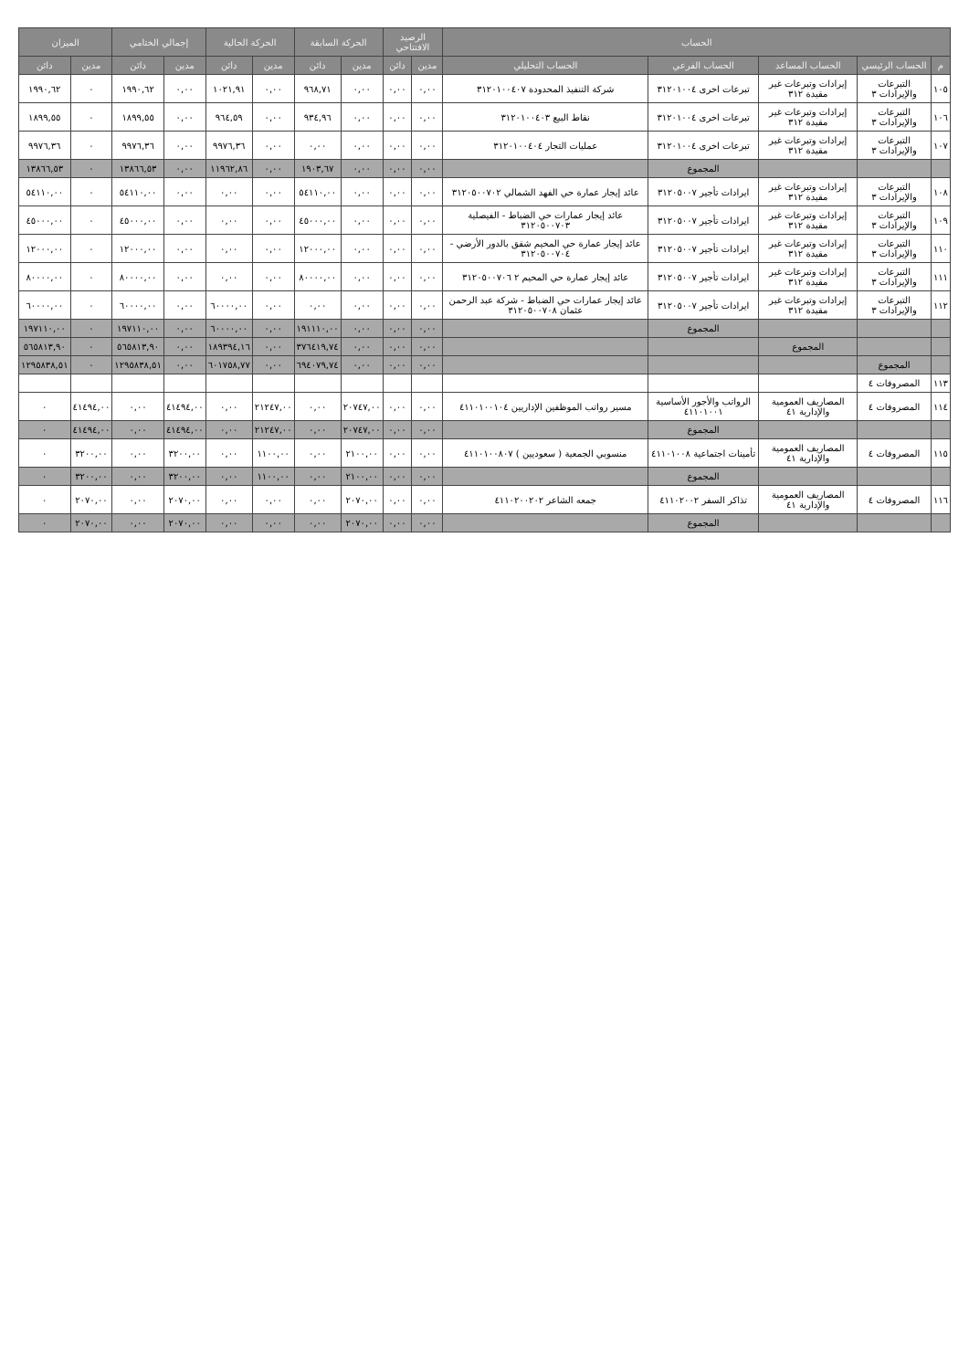| الحساب | | | | | الرصيد الافتتاحي | | الحركة السابقة | | الحركة الحالية | | إجمالي الختامي | | الميزان | |
| --- | --- | --- | --- | --- | --- | --- | --- | --- | --- | --- | --- | --- | --- | --- |
| م | الحساب الرئيسي | الحساب المساعد | الحساب الفرعي | الحساب التحليلي | مدين | دائن | مدين | دائن | مدين | دائن | مدين | دائن | مدين | دائن |
| ١٠٥ | التبرعات والإيرادات ٣ | إيرادات وتبرعات غير مقيدة ٣١٢ | تبرعات اخرى ٣١٢٠١٠٠٤ | شركة التنفيذ المحدودة ٣١٢٠١٠٠٤٠٧ | ٠,٠٠ | ٠,٠٠ | ٠,٠٠ | ٩٦٨,٧١ | ٠,٠٠ | ١٠٢١,٩١ | ٠,٠٠ | ١٩٩٠,٦٢ | ٠ | ١٩٩٠,٦٢ |
| ١٠٦ | التبرعات والإيرادات ٣ | إيرادات وتبرعات غير مقيدة ٣١٢ | تبرعات اخرى ٣١٢٠١٠٠٤ | نقاط البيع ٣١٢٠١٠٠٤٠٣ | ٠,٠٠ | ٠,٠٠ | ٠,٠٠ | ٩٣٤,٩٦ | ٠,٠٠ | ٩٦٤,٥٩ | ٠,٠٠ | ١٨٩٩,٥٥ | ٠ | ١٨٩٩,٥٥ |
| ١٠٧ | التبرعات والإيرادات ٣ | إيرادات وتبرعات غير مقيدة ٣١٢ | تبرعات اخرى ٣١٢٠١٠٠٤ | عمليات التجار ٣١٢٠١٠٠٤٠٤ | ٠,٠٠ | ٠,٠٠ | ٠,٠٠ | ٠,٠٠ | ٠,٠٠ | ٩٩٧٦,٣٦ | ٠,٠٠ | ٩٩٧٦,٣٦ | ٠ | ٩٩٧٦,٣٦ |
| | | | المجموع | | ٠,٠٠ | ٠,٠٠ | ٠,٠٠ | ١٩٠٣,٦٧ | ٠,٠٠ | ١١٩٦٢,٨٦ | ٠,٠٠ | ١٣٨٦٦,٥٣ | ٠ | ١٣٨٦٦,٥٣ |
| ١٠٨ | التبرعات والإيرادات ٣ | إيرادات وتبرعات غير مقيدة ٣١٢ | ايرادات تأجير ٣١٢٠٥٠٠٧ | عائد إيجار عمارة حي الفهد الشمالي ٣١٢٠٥٠٠٧٠٢ | ٠,٠٠ | ٠,٠٠ | ٠,٠٠ | ٥٤١١٠,٠٠ | ٠,٠٠ | ٠,٠٠ | ٠,٠٠ | ٥٤١١٠,٠٠ | ٠ | ٥٤١١٠,٠٠ |
| ١٠٩ | التبرعات والإيرادات ٣ | إيرادات وتبرعات غير مقيدة ٣١٢ | ايرادات تأجير ٣١٢٠٥٠٠٧ | عائد إيجار عمارات حي الضباط - الفيصلية ٣١٢٠٥٠٠٧٠٣ | ٠,٠٠ | ٠,٠٠ | ٠,٠٠ | ٤٥٠٠٠,٠٠ | ٠,٠٠ | ٠,٠٠ | ٠,٠٠ | ٤٥٠٠٠,٠٠ | ٠ | ٤٥٠٠٠,٠٠ |
| ١١٠ | التبرعات والإيرادات ٣ | إيرادات وتبرعات غير مقيدة ٣١٢ | ايرادات تأجير ٣١٢٠٥٠٠٧ | عائد إيجار عمارة حي المخيم شقق بالدور الأرضي - ٣١٢٠٥٠٠٧٠٤ | ٠,٠٠ | ٠,٠٠ | ٠,٠٠ | ١٢٠٠٠,٠٠ | ٠,٠٠ | ٠,٠٠ | ٠,٠٠ | ١٢٠٠٠,٠٠ | ٠ | ١٢٠٠٠,٠٠ |
| ١١١ | التبرعات والإيرادات ٣ | إيرادات وتبرعات غير مقيدة ٣١٢ | ايرادات تأجير ٣١٢٠٥٠٠٧ | عائد إيجار عمارة حي المخيم ٢ ٣١٢٠٥٠٠٧٠٦ | ٠,٠٠ | ٠,٠٠ | ٠,٠٠ | ٨٠٠٠٠,٠٠ | ٠,٠٠ | ٠,٠٠ | ٠,٠٠ | ٨٠٠٠٠,٠٠ | ٠ | ٨٠٠٠٠,٠٠ |
| ١١٢ | التبرعات والإيرادات ٣ | إيرادات وتبرعات غير مقيدة ٣١٢ | ايرادات تأجير ٣١٢٠٥٠٠٧ | عائد إيجار عمارات حي الضباط - شركة عبد الرحمن عثمان ٣١٢٠٥٠٠٧٠٨ | ٠,٠٠ | ٠,٠٠ | ٠,٠٠ | ٠,٠٠ | ٠,٠٠ | ٦٠٠٠٠,٠٠ | ٠,٠٠ | ٦٠٠٠٠,٠٠ | ٠ | ٦٠٠٠٠,٠٠ |
| | | | المجموع | | ٠,٠٠ | ٠,٠٠ | ٠,٠٠ | ١٩١١١٠,٠٠ | ٠,٠٠ | ٦٠٠٠٠,٠٠ | ٠,٠٠ | ١٩٧١١٠,٠٠ | ٠ | ١٩٧١١٠,٠٠ |
| | | المجموع | | | ٠,٠٠ | ٠,٠٠ | ٠,٠٠ | ٣٧٦٤١٩,٧٤ | ٠,٠٠ | ١٨٩٣٩٤,١٦ | ٠,٠٠ | ٥٦٥٨١٣,٩٠ | ٠ | ٥٦٥٨١٣,٩٠ |
| | المجموع | | | | ٠,٠٠ | ٠,٠٠ | ٠,٠٠ | ٦٩٤٠٧٩,٧٤ | ٠,٠٠ | ٦٠١٧٥٨,٧٧ | ٠,٠٠ | ١٢٩٥٨٣٨,٥١ | ٠ | ١٢٩٥٨٣٨,٥١ |
| ١١٣ | المصروفات ٤ | | | | | | | | | | | | | |
| ١١٤ | المصروفات ٤ | المصاريف العمومية والإدارية ٤١ | الرواتب والأجور الأساسية ٤١١٠١٠٠١ | مسير رواتب الموظفين الإداريين ٤١١٠١٠٠١٠٤ | ٠,٠٠ | ٠,٠٠ | ٢٠٧٤٧,٠٠ | ٠,٠٠ | ٢١٢٤٧,٠٠ | ٠,٠٠ | ٤١٤٩٤,٠٠ | ٠,٠٠ | ٤١٤٩٤,٠٠ | ٠ |
| | | | المجموع | | ٠,٠٠ | ٠,٠٠ | ٢٠٧٤٧,٠٠ | ٠,٠٠ | ٢١٢٤٧,٠٠ | ٠,٠٠ | ٤١٤٩٤,٠٠ | ٠,٠٠ | ٤١٤٩٤,٠٠ | ٠ |
| ١١٥ | المصروفات ٤ | المصاريف العمومية والإدارية ٤١ | تأمينات اجتماعية ٤١١٠١٠٠٨ | منسوبي الجمعية ( سعوديين ) ٤١١٠١٠٠٨٠٧ | ٠,٠٠ | ٠,٠٠ | ٢١٠٠,٠٠ | ٠,٠٠ | ١١٠٠,٠٠ | ٠,٠٠ | ٣٢٠٠,٠٠ | ٠,٠٠ | ٣٢٠٠,٠٠ | ٠ |
| | | | المجموع | | ٠,٠٠ | ٠,٠٠ | ٢١٠٠,٠٠ | ٠,٠٠ | ١١٠٠,٠٠ | ٠,٠٠ | ٣٢٠٠,٠٠ | ٠,٠٠ | ٣٢٠٠,٠٠ | ٠ |
| ١١٦ | المصروفات ٤ | المصاريف العمومية والإدارية ٤١ | تذاكر السفر ٤١١٠٢٠٠٢ | جمعه الشاعر ٤١١٠٢٠٠٢٠٢ | ٠,٠٠ | ٠,٠٠ | ٢٠٧٠,٠٠ | ٠,٠٠ | ٠,٠٠ | ٠,٠٠ | ٢٠٧٠,٠٠ | ٠,٠٠ | ٢٠٧٠,٠٠ | ٠ |
| | | | المجموع | | ٠,٠٠ | ٠,٠٠ | ٢٠٧٠,٠٠ | ٠,٠٠ | ٠,٠٠ | ٠,٠٠ | ٢٠٧٠,٠٠ | ٠,٠٠ | ٢٠٧٠,٠٠ | ٠ |